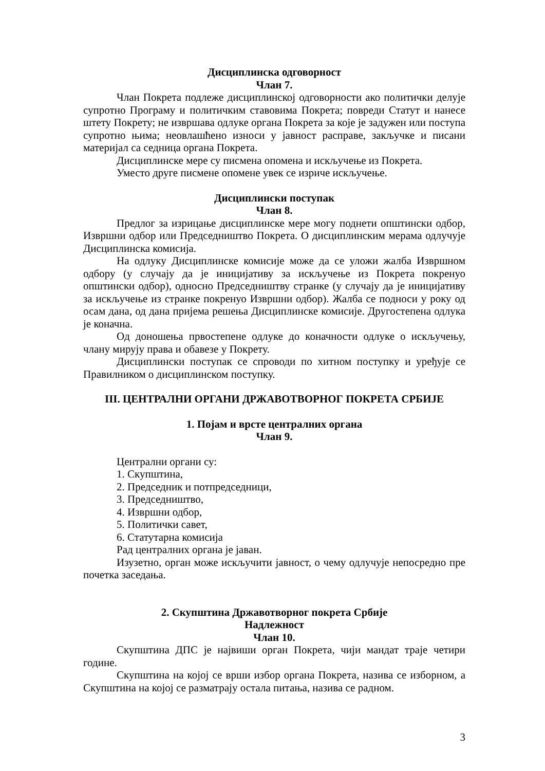Дисциплинска одговорност
Члан 7.
Члан Покрета подлеже дисциплинској одговорности ако политички делује супротно Програму и политичким ставовима Покрета; повреди Статут и нанесе штету Покрету; не извршава одлуке органа Покрета за које је задужен или поступа супротно њима; неовлашћено износи у јавност расправе, закључке и писани материјал са седница органа Покрета.
Дисциплинске мере су писмена опомена и искључење из Покрета.
Уместо друге писмене опомене увек се изриче искључење.
Дисциплински поступак
Члан 8.
Предлог за изрицање дисциплинске мере могу поднети општински одбор, Извршни одбор или Председништво Покрета. О дисциплинским мерама одлучује Дисциплинска комисија.
На одлуку Дисциплинске комисије може да се уложи жалба Извршном одбору (у случају да је иницијативу за искључење из Покрета покренуо општински одбор), односно Председништву странке (у случају да је иницијативу за искључење из странке покренуо Извршни одбор). Жалба се подноси у року од осам дана, од дана пријема решења Дисциплинске комисије. Другостепена одлука је коначна.
Од доношења првостепене одлуке до коначности одлуке о искључењу, члану мирују права и обавезе у Покрету.
Дисциплински поступак се спроводи по хитном поступку и уређује се Правилником о дисциплинском поступку.
III. ЦЕНТРАЛНИ ОРГАНИ ДРЖАВОТВОРНОГ ПОКРЕТА СРБИЈЕ
1. Појам и врсте централних органа
Члан 9.
Централни органи су:
1. Скупштина,
2. Председник и потпредседници,
3. Председништво,
4. Извршни одбор,
5. Политички савет,
6. Статутарна комисија
Рад централних органа је јаван.
Изузетно, орган може искључити јавност, о чему одлучује непосредно пре почетка заседања.
2. Скупштина Државотворног покрета Србије
Надлежност
Члан 10.
Скупштина ДПС је највиши орган Покрета, чији мандат траје четири године.
Скупштина на којој се врши избор органа Покрета, назива се изборном, а Скупштина на којој се разматрају остала питања, назива се радном.
3